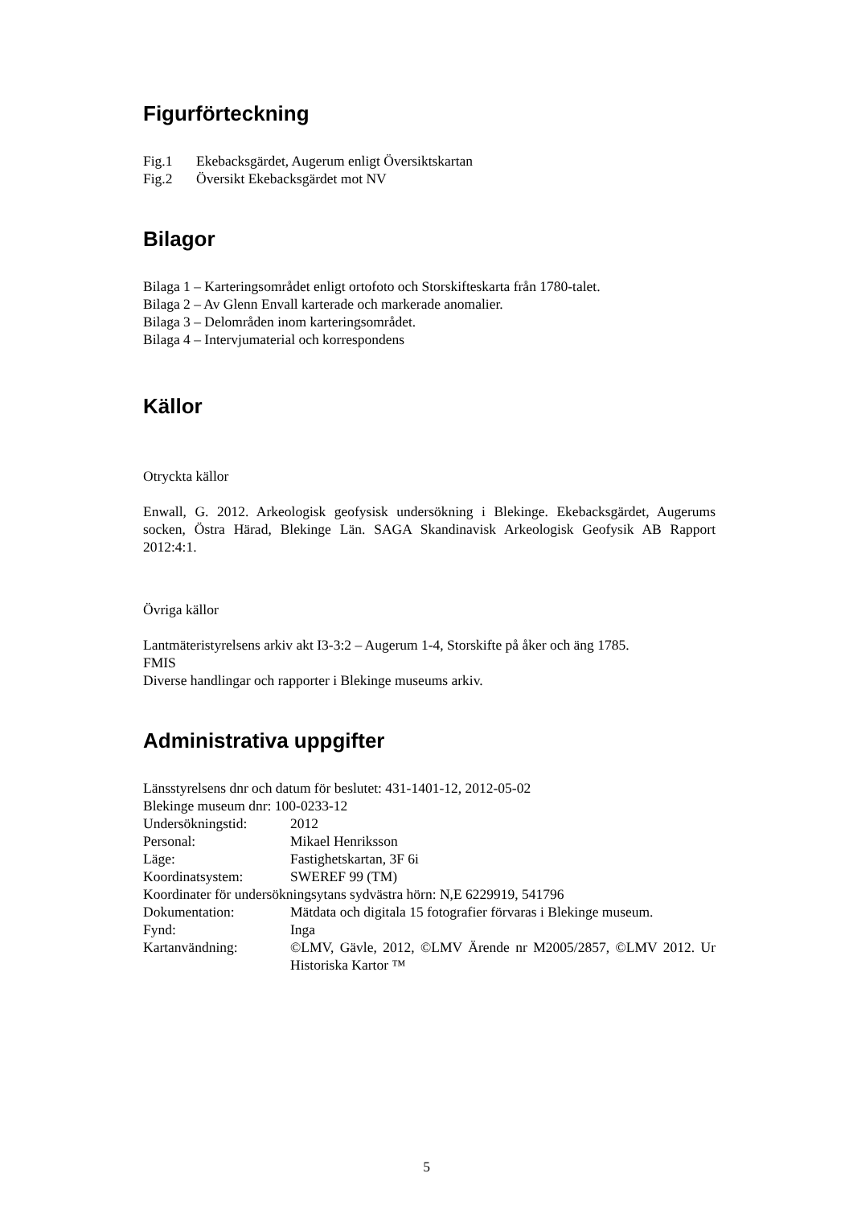Figurförteckning
Fig.1 Ekebacksgärdet, Augerum enligt Översiktskartan
Fig.2 Översikt Ekebacksgärdet mot NV
Bilagor
Bilaga 1 – Karteringsområdet enligt ortofoto och Storskifteskarta från 1780-talet.
Bilaga 2 – Av Glenn Envall karterade och markerade anomalier.
Bilaga 3 – Delområden inom karteringsområdet.
Bilaga 4 – Intervjumaterial och korrespondens
Källor
Otryckta källor
Enwall, G. 2012. Arkeologisk geofysisk undersökning i Blekinge. Ekebacksgärdet, Augerums socken, Östra Härad, Blekinge Län. SAGA Skandinavisk Arkeologisk Geofysik AB Rapport 2012:4:1.
Övriga källor
Lantmäteristyrelsens arkiv akt I3-3:2 – Augerum 1-4, Storskifte på åker och äng 1785.
FMIS
Diverse handlingar och rapporter i Blekinge museums arkiv.
Administrativa uppgifter
Länsstyrelsens dnr och datum för beslutet: 431-1401-12, 2012-05-02
Blekinge museum dnr: 100-0233-12
Undersökningstid: 2012
Personal: Mikael Henriksson
Läge: Fastighetskartan, 3F 6i
Koordinatsystem: SWEREF 99 (TM)
Koordinater för undersökningsytans sydvästra hörn: N,E 6229919, 541796
Dokumentation: Mätdata och digitala 15 fotografier förvaras i Blekinge museum.
Fynd: Inga
Kartanvändning: ©LMV, Gävle, 2012, ©LMV Ärende nr M2005/2857, ©LMV 2012. Ur Historiska Kartor ™
5